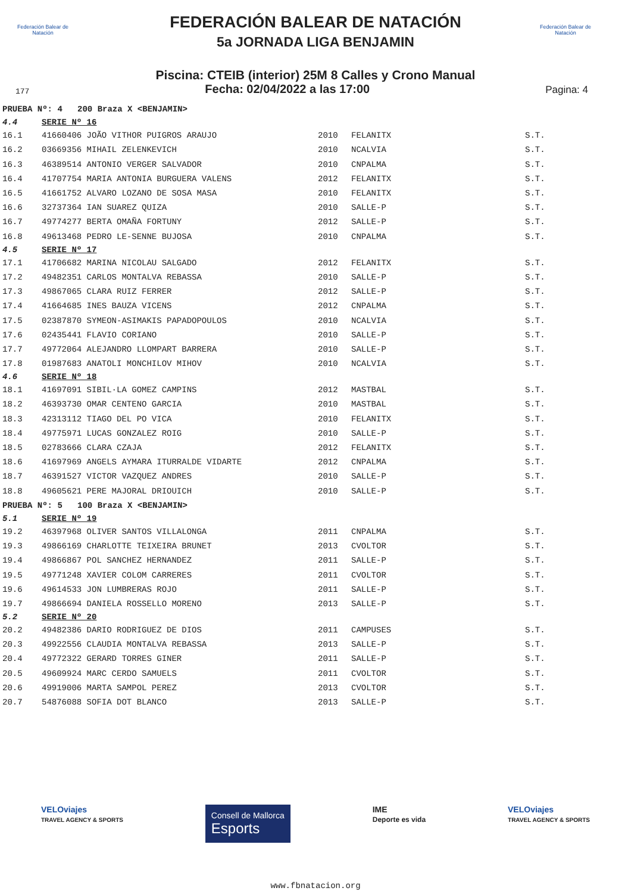Federación Balear de Natación
Federación Balear de Natación
FEDERACIÓN BALEAR DE NATACIÓN
5a JORNADA LIGA BENJAMIN
Piscina: CTEIB (interior) 25M 8 Calles y Crono Manual
177 Fecha: 02/04/2022 a las 17:00 Pagina: 4
| PRUEBA Nº: 4 200 Braza X <BENJAMIN> | | | | |
| 4.4 | SERIE Nº 16 | | | |
| 16.1 | 41660406 JOÃO VITHOR PUIGROS ARAUJO | 2010 | FELANITX | S.T. |
| 16.2 | 03669356 MIHAIL ZELENKEVICH | 2010 | NCALVIA | S.T. |
| 16.3 | 46389514 ANTONIO VERGER SALVADOR | 2010 | CNPALMA | S.T. |
| 16.4 | 41707754 MARIA ANTONIA BURGUERA VALENS | 2012 | FELANITX | S.T. |
| 16.5 | 41661752 ALVARO LOZANO DE SOSA MASA | 2010 | FELANITX | S.T. |
| 16.6 | 32737364 IAN SUAREZ QUIZA | 2010 | SALLE-P | S.T. |
| 16.7 | 49774277 BERTA OMAÑA FORTUNY | 2012 | SALLE-P | S.T. |
| 16.8 | 49613468 PEDRO LE-SENNE BUJOSA | 2010 | CNPALMA | S.T. |
| 4.5 | SERIE Nº 17 | | | |
| 17.1 | 41706682 MARINA NICOLAU SALGADO | 2012 | FELANITX | S.T. |
| 17.2 | 49482351 CARLOS MONTALVA REBASSA | 2010 | SALLE-P | S.T. |
| 17.3 | 49867065 CLARA RUIZ FERRER | 2012 | SALLE-P | S.T. |
| 17.4 | 41664685 INES BAUZA VICENS | 2012 | CNPALMA | S.T. |
| 17.5 | 02387870 SYMEON-ASIMAKIS PAPADOPOULOS | 2010 | NCALVIA | S.T. |
| 17.6 | 02435441 FLAVIO CORIANO | 2010 | SALLE-P | S.T. |
| 17.7 | 49772064 ALEJANDRO LLOMPART BARRERA | 2010 | SALLE-P | S.T. |
| 17.8 | 01987683 ANATOLI MONCHILOV MIHOV | 2010 | NCALVIA | S.T. |
| 4.6 | SERIE Nº 18 | | | |
| 18.1 | 41697091 SIBIL·LA GOMEZ CAMPINS | 2012 | MASTBAL | S.T. |
| 18.2 | 46393730 OMAR CENTENO GARCIA | 2010 | MASTBAL | S.T. |
| 18.3 | 42313112 TIAGO DEL PO VICA | 2010 | FELANITX | S.T. |
| 18.4 | 49775971 LUCAS GONZALEZ ROIG | 2010 | SALLE-P | S.T. |
| 18.5 | 02783666 CLARA CZAJA | 2012 | FELANITX | S.T. |
| 18.6 | 41697969 ANGELS AYMARA ITURRALDE VIDARTE | 2012 | CNPALMA | S.T. |
| 18.7 | 46391527 VICTOR VAZQUEZ ANDRES | 2010 | SALLE-P | S.T. |
| 18.8 | 49605621 PERE MAJORAL DRIOUICH | 2010 | SALLE-P | S.T. |
| PRUEBA Nº: 5 100 Braza X <BENJAMIN> | | | | |
| 5.1 | SERIE Nº 19 | | | |
| 19.2 | 46397968 OLIVER SANTOS VILLALONGA | 2011 | CNPALMA | S.T. |
| 19.3 | 49866169 CHARLOTTE TEIXEIRA BRUNET | 2013 | CVOLTOR | S.T. |
| 19.4 | 49866867 POL SANCHEZ HERNANDEZ | 2011 | SALLE-P | S.T. |
| 19.5 | 49771248 XAVIER COLOM CARRERES | 2011 | CVOLTOR | S.T. |
| 19.6 | 49614533 JON LUMBRERAS ROJO | 2011 | SALLE-P | S.T. |
| 19.7 | 49866694 DANIELA ROSSELLO MORENO | 2013 | SALLE-P | S.T. |
| 5.2 | SERIE Nº 20 | | | |
| 20.2 | 49482386 DARIO RODRIGUEZ DE DIOS | 2011 | CAMPUSES | S.T. |
| 20.3 | 49922556 CLAUDIA MONTALVA REBASSA | 2013 | SALLE-P | S.T. |
| 20.4 | 49772322 GERARD TORRES GINER | 2011 | SALLE-P | S.T. |
| 20.5 | 49609924 MARC CERDO SAMUELS | 2011 | CVOLTOR | S.T. |
| 20.6 | 49919006 MARTA SAMPOL PEREZ | 2013 | CVOLTOR | S.T. |
| 20.7 | 54876088 SOFIA DOT BLANCO | 2013 | SALLE-P | S.T. |
VELOviajes
TRAVEL AGENCY & SPORTS
Consell de Mallorca
Esports
IME
Deporte es vida
VELOviajes
TRAVEL AGENCY & SPORTS
www.fbnatacion.org